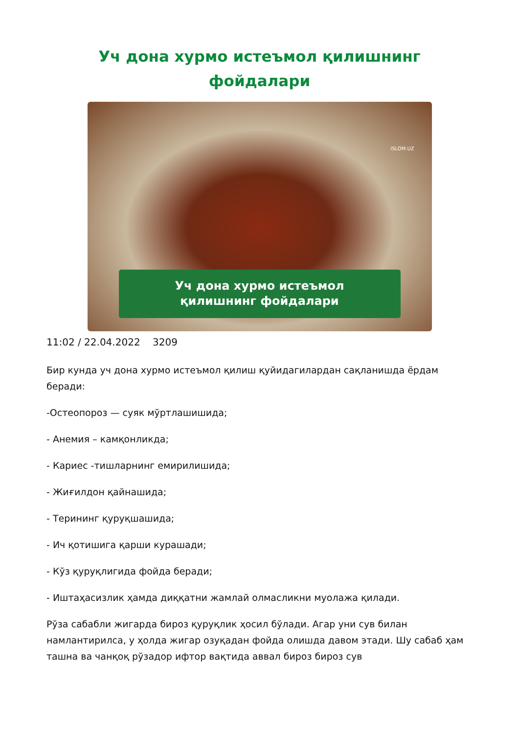Уч дона хурмо истеъмол қилишнинг
фойдалари
ISLOM.UZ
Уч дона хурмо истеъмол
қилишнинг фойдалари
11:02 / 22.04.2022 3209
Бир кунда уч дона хурмо истеъмол қилиш қуйидагилардан сақланишда ёрдам беради:
-Остеопороз — суяк мўртлашишида;
- Анемия – камқонликда;
- Кариес -тишларнинг емирилишида;
- Жиғилдон қайнашида;
- Терининг қуруқшашида;
- Ич қотишига қарши курашади;
- Кўз қуруқлигида фойда беради;
- Иштаҳасизлик ҳамда диққатни жамлай олмасликни муолажа қилади.
Рўза сабабли жигарда бироз қуруқлик ҳосил бўлади. Агар уни сув билан намлантирилса, у ҳолда жигар озуқадан фойда олишда давом этади. Шу сабаб ҳам ташна ва чанқоқ рўзадор ифтор вақтида аввал бироз бироз сув